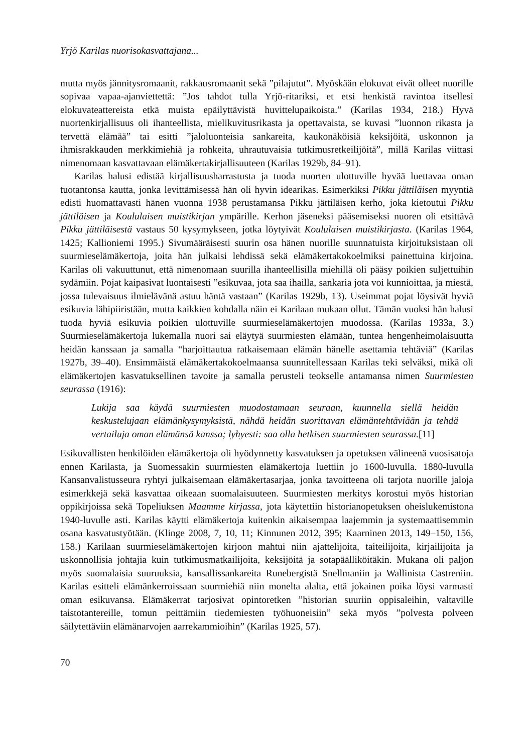Yrjö Karilas nuorisokasvattajana...
mutta myös jännitysromaanit, rakkausromaanit sekä ”pilajutut”. Myöskään elokuvat eivät olleet nuorille sopivaa vapaa-ajanviettettä: ”Jos tahdot tulla Yrjö-ritariksi, et etsi henkistä ravintoa itsellesi elokuvateattereista etkä muista epäilyttävistä huvittelupaikoista.” (Karilas 1934, 218.) Hyvä nuortenkirjallisuus oli ihanteellista, mielikuvitusrikasta ja opettavaista, se kuvasi ”luonnon rikasta ja tervettä elämää” tai esitti ”jaloluonteisia sankareita, kaukonäköisiä keksijöitä, uskonnon ja ihmisrakkauden merkkimiehiä ja rohkeita, uhrautuvaisia tutkimusretkeilijöitä”, millä Karilas viittasi nimenomaan kasvattavaan elämäkertakirjallisuuteen (Karilas 1929b, 84–91).
Karilas halusi edistää kirjallisuusharrastusta ja tuoda nuorten ulottuville hyvää luettavaa oman tuotantonsa kautta, jonka levittämisessä hän oli hyvin idearikas. Esimerkiksi Pikku jättiläisen myyntiä edisti huomattavasti hänen vuonna 1938 perustamansa Pikku jättiläisen kerho, joka kietoutui Pikku jättiläisen ja Koululaisen muistikirjan ympärille. Kerhon jäseneksi pääsemiseksi nuoren oli etsittävä Pikku jättiläisestä vastaus 50 kysymykseen, jotka löytyivät Koululaisen muistikirjasta. (Karilas 1964, 1425; Kallioniemi 1995.) Sivumääräisesti suurin osa hänen nuorille suunnatuista kirjoituksistaan oli suurmieselämäkertoja, joita hän julkaisi lehdissä sekä elämäkertakokoelmiksi painettuina kirjoina. Karilas oli vakuuttunut, että nimenomaan suurilla ihanteellisilla miehillä oli pääsy poikien suljettuihin sydämiin. Pojat kaipasivat luontaisesti ”esikuvaa, jota saa ihailla, sankaria jota voi kunnioittaa, ja miestä, jossa tulevaisuus ilmielävänä astuu häntä vastaan” (Karilas 1929b, 13). Useimmat pojat löysivät hyviä esikuvia lähipiiristään, mutta kaikkien kohdalla näin ei Karilaan mukaan ollut. Tämän vuoksi hän halusi tuoda hyviä esikuvia poikien ulottuville suurmieselämäkertojen muodossa. (Karilas 1933a, 3.) Suurmieselämäkertoja lukemalla nuori sai eläytyä suurmiesten elämään, tuntea hengenheimolaisuutta heidän kanssaan ja samalla “harjoittautua ratkaisemaan elämän hänelle asettamia tehtäviä” (Karilas 1927b, 39–40). Ensimmäistä elämäkertakokoelmaansa suunnitellessaan Karilas teki selväksi, mikä oli elämäkertojen kasvatuksellinen tavoite ja samalla perusteli teokselle antamansa nimen Suurmiesten seurassa (1916):
Lukija saa käydä suurmiesten muodostamaan seuraan, kuunnella siellä heidän keskustelujaan elämänkysymyksistä, nähdä heidän suorittavan elämäntehtäviään ja tehdä vertailuja oman elämänsä kanssa; lyhyesti: saa olla hetkisen suurmiesten seurassa.[11]
Esikuvallisten henkilöiden elämäkertoja oli hyödynnetty kasvatuksen ja opetuksen välineenä vuosisatoja ennen Karilasta, ja Suomessakin suurmiesten elämäkertoja luettiin jo 1600-luvulla. 1880-luvulla Kansanvalistusseura ryhtyi julkaisemaan elämäkertasarjaa, jonka tavoitteena oli tarjota nuorille jaloja esimerkkejä sekä kasvattaa oikeaan suomalaisuuteen. Suurmiesten merkitys korostui myös historian oppikirjoissa sekä Topeliuksen Maamme kirjassa, jota käytettiin historianopetuksen oheislukemistona 1940-luvulle asti. Karilas käytti elämäkertoja kuitenkin aikaisempaa laajemmin ja systemaattisemmin osana kasvatustyötään. (Klinge 2008, 7, 10, 11; Kinnunen 2012, 395; Kaarninen 2013, 149–150, 156, 158.) Karilaan suurmieselämäkertojen kirjoon mahtui niin ajattelijoita, taiteilijoita, kirjailijoita ja uskonnollisia johtajia kuin tutkimusmatkailijoita, keksijöitä ja sotapäälliköitäkin. Mukana oli paljon myös suomalaisia suuruuksia, kansallissankareita Runebergistä Snellmaniin ja Wallinista Castreniin. Karilas esitteli elämänkerroissaan suurmiehiä niin monelta alalta, että jokainen poika löysi varmasti oman esikuvansa. Elämäkerrat tarjosivat opintoretken ”historian suuriin oppisaleihin, valtaville taistotantereille, tomun peittämiin tiedemiesten työhuoneisiin” sekä myös ”polvesta polveen säilytettäviin elämänarvojen aarrekammioihin” (Karilas 1925, 57).
70